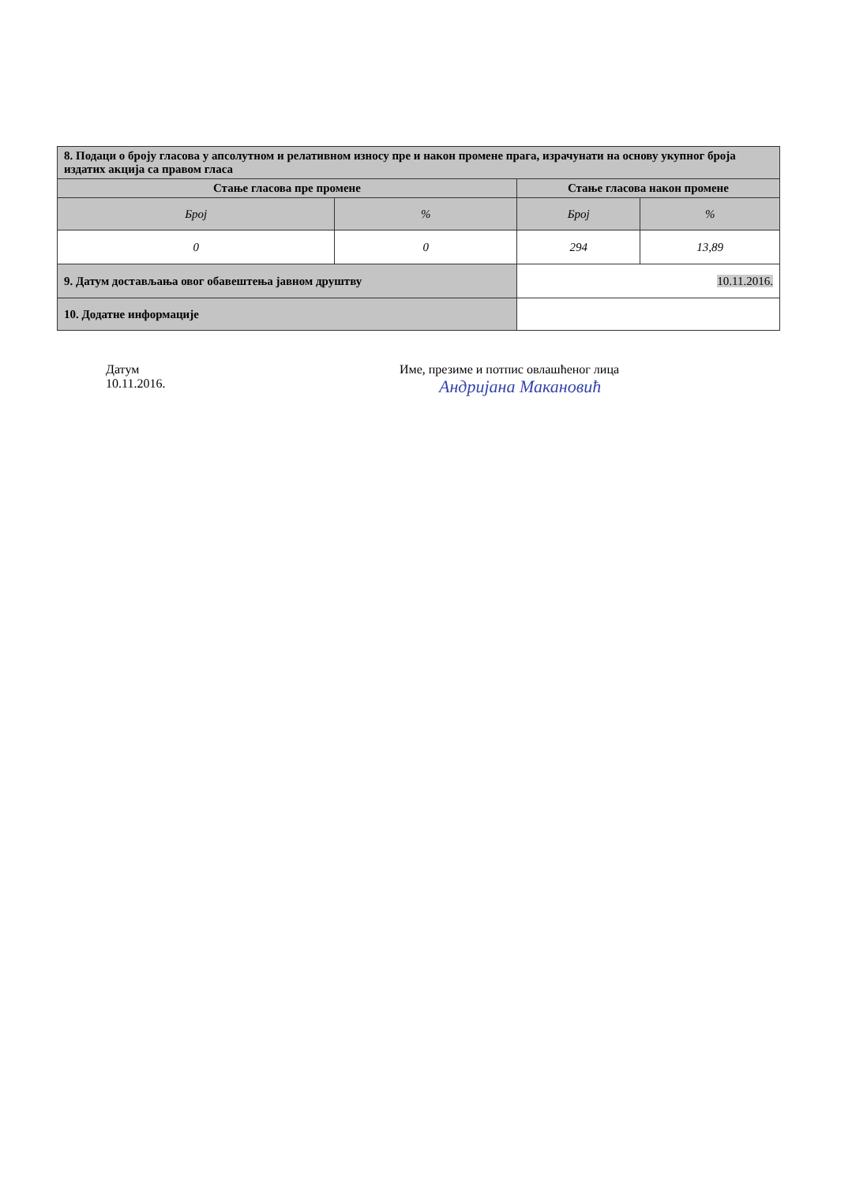| 8. Подаци о броју гласова у апсолутном и релативном износу пре и након промене прага, израчунати на основу укупног броја издатих акција са правом гласа | | | |
| Стање гласова пре промене | | Стање гласова након промене | |
| Број | % | Број | % |
| 0 | 0 | 294 | 13,89 |
| 9. Датум достављања овог обавештења јавном друштву | | 10.11.2016. | |
| 10. Додатне информације | | | |
Датум
10.11.2016.
Име, презиме и потпис овлашћеног лица
Андријана Макановић